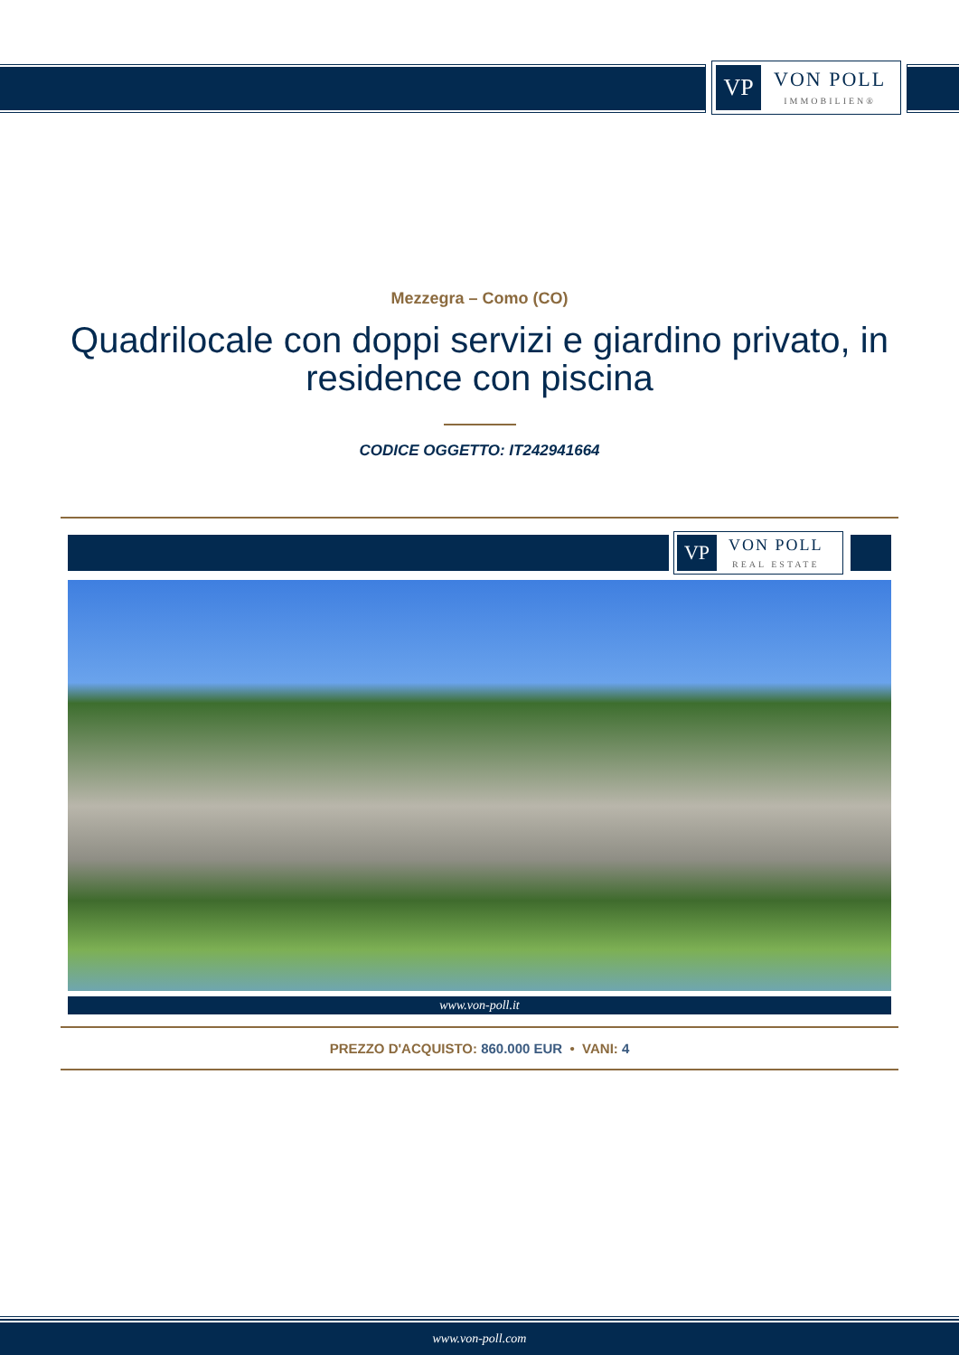VP
VON POLL
IMMOBILIEN®
Mezzegra – Como (CO)
Quadrilocale con doppi servizi e giardino privato, in residence con piscina
CODICE OGGETTO: IT242941664
VP
VON POLL
REAL ESTATE
www.von-poll.it
PREZZO D'ACQUISTO: 860.000 EUR • VANI: 4
www.von-poll.com